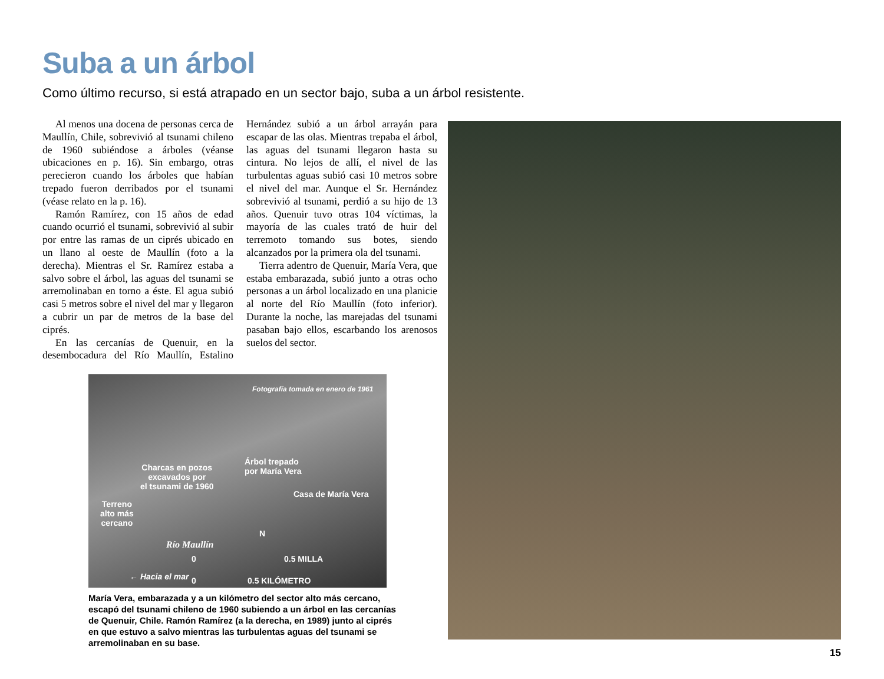Suba a un árbol
Como último recurso, si está atrapado en un sector bajo, suba a un árbol resistente.
Al menos una docena de personas cerca de Maullín, Chile, sobrevivió al tsunami chileno de 1960 subiéndose a árboles (véanse ubicaciones en p. 16). Sin embargo, otras perecieron cuando los árboles que habían trepado fueron derribados por el tsunami (véase relato en la p. 16).
Ramón Ramírez, con 15 años de edad cuando ocurrió el tsunami, sobrevivió al subir por entre las ramas de un ciprés ubicado en un llano al oeste de Maullín (foto a la derecha). Mientras el Sr. Ramírez estaba a salvo sobre el árbol, las aguas del tsunami se arremolinaban en torno a éste. El agua subió casi 5 metros sobre el nivel del mar y llegaron a cubrir un par de metros de la base del ciprés.
En las cercanías de Quenuir, en la desembocadura del Río Maullín, Estalino Hernández subió a un árbol arrayán para escapar de las olas. Mientras trepaba el árbol, las aguas del tsunami llegaron hasta su cintura. No lejos de allí, el nivel de las turbulentas aguas subió casi 10 metros sobre el nivel del mar. Aunque el Sr. Hernández sobrevivió al tsunami, perdió a su hijo de 13 años. Quenuir tuvo otras 104 víctimas, la mayoría de las cuales trató de huir del terremoto tomando sus botes, siendo alcanzados por la primera ola del tsunami.
Tierra adentro de Quenuir, María Vera, que estaba embarazada, subió junto a otras ocho personas a un árbol localizado en una planicie al norte del Río Maullín (foto inferior). Durante la noche, las marejadas del tsunami pasaban bajo ellos, escarbando los arenosos suelos del sector.
Fotografía tomada en enero de 1961
Charcas en pozos
excavados por
el tsunami de 1960
Árbol trepado
por María Vera
Casa de María Vera
Terreno
alto más
cercano
N
Río Maullín
0 0.5 MILLA
← Hacia el mar 0 0.5 KILÓMETRO
María Vera, embarazada y a un kilómetro del sector alto más cercano, escapó del tsunami chileno de 1960 subiendo a un árbol en las cercanías de Quenuir, Chile. Ramón Ramírez (a la derecha, en 1989) junto al ciprés en que estuvo a salvo mientras las turbulentas aguas del tsunami se arremolinaban en su base.
15